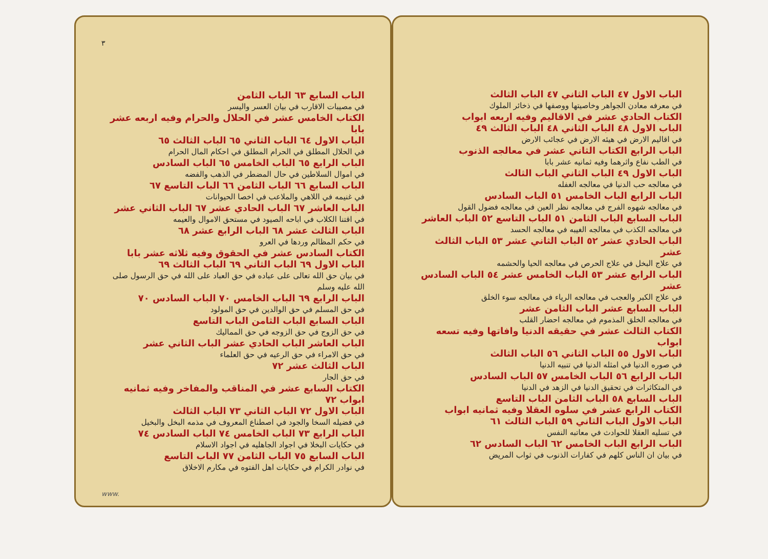الباب الاول ٤٧ الباب الثاني ٤٧ الباب الثالث
في معرفه معادن الجواهر وخاصيتها ووصفها في ذخائر الملوك
الكتاب الحادي عشر في الاقاليم وفيه اربعه ابواب
الباب الاول ٤٨ الباب الثاني ٤٨ الباب الثالث ٤٩
في اقاليم الارض في هيئه الارض في عجائب الارض
الباب الرابع الكتاب الثاني عشر في معالجه الذنوب
في الطب نفاع واثرهما وفيه ثمانيه عشر بابا
الباب الاول ٤٩ الباب الثاني الباب الثالث
في معالجه حب الدنيا في معالجه الغفله
الباب الرابع الباب الخامس ٥١ الباب السادس
في معالجه شهوه الفرج في معالجه نظر العين في معالجه فضول القول
الباب السابع الباب الثامن ٥١ الباب التاسع ٥٢ الباب العاشر
في معالجه الكذب في معالجه الغيبه في معالجه الحسد
الباب الحادي عشر ٥٢ الباب الثاني عشر ٥٣ الباب الثالث عشر
في علاج البخل في علاج الحرص في معالجه الحيا والحشمه
الباب الرابع عشر ٥٣ الباب الخامس عشر ٥٤ الباب السادس عشر
في علاج الكبر والعجب في معالجه الرياء في معالجه سوء الخلق
الباب السابع عشر الباب الثامن عشر
في معالجه الخلق المذموم في معالجه احضار القلب
الكتاب الثالث عشر في حقيقه الدنيا وافاتها وفيه تسعه ابواب
الباب الاول ٥٥ الباب الثاني ٥٦ الباب الثالث
في صوره الدنيا في امثله الدنيا في تنبيه الدنيا
الباب الرابع ٥٦ الباب الخامس ٥٧ الباب السادس
في المتكاثرات في تحقيق الدنيا في الزهد في الدنيا
الباب السابع ٥٨ الباب الثامن الباب التاسع
الكتاب الرابع عشر في سلوه العقلا وفيه ثمانيه ابواب
الباب الاول الباب الثاني ٥٩ الباب الثالث ٦١
في تسليه العقلا للحوادث في معاتبه النفس
الباب الرابع الباب الخامس ٦٢ الباب السادس ٦٢
في بيان ان الناس كلهم في كفارات الذنوب في ثواب المريض
٣
الباب السابع ٦٣ الباب الثامن
في مصيبات الاقارب في بيان العسر واليسر
الكتاب الخامس عشر في الحلال والحرام وفيه اربعه عشر بابا
الباب الاول ٦٤ الباب الثاني ٦٥ الباب الثالث ٦٥
في الحلال المطلق في الحرام المطلق في احكام المال الحرام
الباب الرابع ٦٥ الباب الخامس ٦٥ الباب السادس
في اموال السلاطين في حال المضطر في الذهب والفضه
الباب السابع ٦٦ الباب الثامن ٦٦ الباب التاسع ٦٧
في غنيمه في اللاهي والملاعب في اخصا الحيوانات
الباب العاشر ٦٧ الباب الحادي عشر ٦٧ الباب الثاني عشر
في اقتنا الكلاب في اباحه الصيود في مستحق الاموال والعيمه
الباب الثالث عشر ٦٨ الباب الرابع عشر ٦٨
في حكم المظالم وردها في العرو
الكتاب السادس عشر في الحقوق وفيه ثلاثه عشر بابا
الباب الاول ٦٩ الباب الثاني ٦٩ الباب الثالث ٦٩
في بيان حق الله تعالى على عباده في حق العباد على الله في حق الرسول صلى الله عليه وسلم
الباب الرابع ٦٩ الباب الخامس ٧٠ الباب السادس ٧٠
في حق المسلم في حق الوالدين في حق المولود
الباب السابع الباب الثامن الباب التاسع
في حق الزوج في حق الزوجه في حق المماليك
الباب العاشر الباب الحادي عشر الباب الثاني عشر
في حق الامراء في حق الرعيه في حق العلماء
الباب الثالث عشر ٧٢
في حق الجار
الكتاب السابع عشر في المناقب والمفاخر وفيه ثمانيه ابواب ٧٢
الباب الاول ٧٢ الباب الثاني ٧٣ الباب الثالث
في فضيله السخا والجود في اصطناع المعروف في مذمه البخل والبخيل
الباب الرابع ٧٣ الباب الخامس ٧٤ الباب السادس ٧٤
في حكايات البخلا في اجواد الجاهليه في اجواد الاسلام
الباب السابع ٧٥ الباب الثامن ٧٧ الباب التاسع
في نوادر الكرام في حكايات اهل الفتوه في مكارم الاخلاق
www.